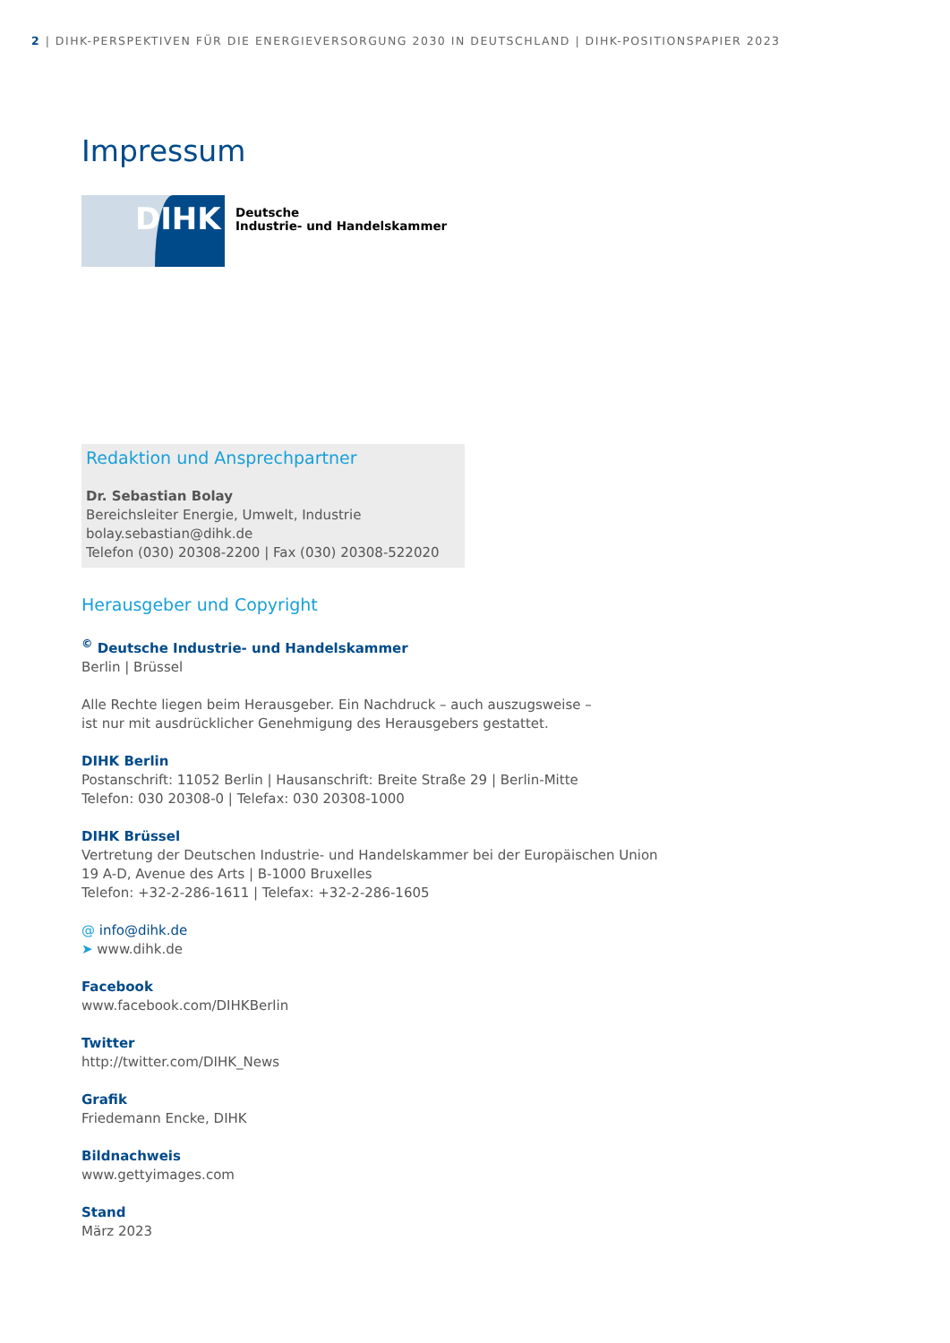2 | DIHK-PERSPEKTIVEN FÜR DIE ENERGIEVERSORGUNG 2030 IN DEUTSCHLAND | DIHK-POSITIONSPAPIER 2023
Impressum
DIHK
Deutsche
Industrie- und Handelskammer
Redaktion und Ansprechpartner
Dr. Sebastian Bolay
Bereichsleiter Energie, Umwelt, Industrie
bolay.sebastian@dihk.de
Telefon (030) 20308-2200 | Fax (030) 20308-522020
Herausgeber und Copyright
<sup>©</sup> Deutsche Industrie- und Handelskammer
Berlin | Brüssel
Alle Rechte liegen beim Herausgeber. Ein Nachdruck – auch auszugsweise –
ist nur mit ausdrücklicher Genehmigung des Herausgebers gestattet.
DIHK Berlin
Postanschrift: 11052 Berlin | Hausanschrift: Breite Straße 29 | Berlin-Mitte
Telefon: 030 20308-0 | Telefax: 030 20308-1000
DIHK Brüssel
Vertretung der Deutschen Industrie- und Handelskammer bei der Europäischen Union
19 A-D, Avenue des Arts | B-1000 Bruxelles
Telefon: +32-2-286-1611 | Telefax: +32-2-286-1605
@ info@dihk.de
➤ www.dihk.de
Facebook
www.facebook.com/DIHKBerlin
Twitter
http://twitter.com/DIHK_News
Grafik
Friedemann Encke, DIHK
Bildnachweis
www.gettyimages.com
Stand
März 2023